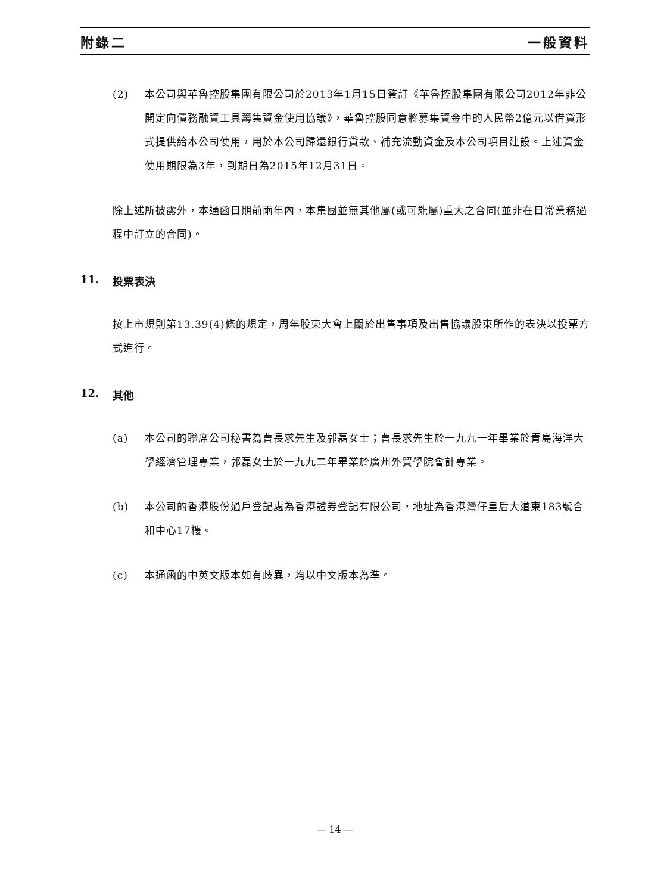附錄二 一般資料
(2) 本公司與華魯控股集團有限公司於2013年1月15日簽訂《華魯控股集團有限公司2012年非公開定向債務融資工具籌集資金使用協議》，華魯控股同意將募集資金中的人民幣2億元以借貸形式提供給本公司使用，用於本公司歸還銀行貸款、補充流動資金及本公司項目建設。上述資金使用期限為3年，到期日為2015年12月31日。
除上述所披露外，本通函日期前兩年內，本集團並無其他屬(或可能屬)重大之合同(並非在日常業務過程中訂立的合同)。
11. 投票表決
按上市規則第13.39(4)條的規定，周年股東大會上關於出售事項及出售協議股東所作的表決以投票方式進行。
12. 其他
(a) 本公司的聯席公司秘書為曹長求先生及郭磊女士；曹長求先生於一九九一年畢業於青島海洋大學經濟管理專業，郭磊女士於一九九二年畢業於廣州外貿學院會計專業。
(b) 本公司的香港股份過戶登記處為香港證券登記有限公司，地址為香港灣仔皇后大道東183號合和中心17樓。
(c) 本通函的中英文版本如有歧異，均以中文版本為準。
— 14 —